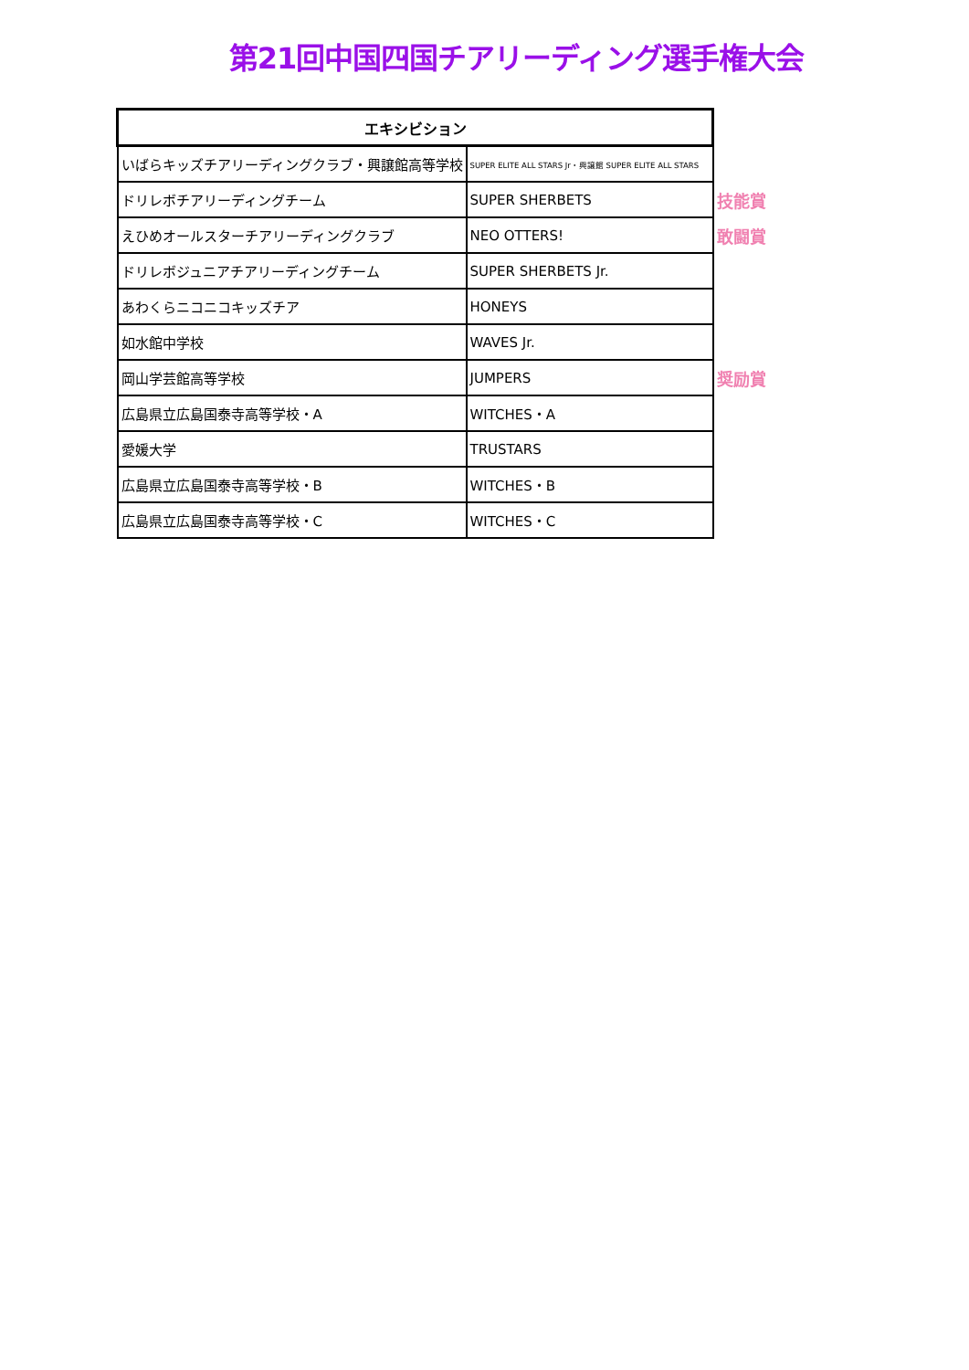第21回中国四国チアリーディング選手権大会
| エキシビション | | |
| いばらキッズチアリーディングクラブ・興譲館高等学校 | SUPER ELITE ALL STARS Jr・興譲館 SUPER ELITE ALL STARS | |
| ドリレボチアリーディングチーム | SUPER SHERBETS | 技能賞 |
| えひめオールスターチアリーディングクラブ | NEO OTTERS! | 敢闘賞 |
| ドリレボジュニアチアリーディングチーム | SUPER SHERBETS Jr. | |
| あわくらニコニコキッズチア | HONEYS | |
| 如水館中学校 | WAVES Jr. | |
| 岡山学芸館高等学校 | JUMPERS | 奨励賞 |
| 広島県立広島国泰寺高等学校・A | WITCHES・A | |
| 愛媛大学 | TRUSTARS | |
| 広島県立広島国泰寺高等学校・B | WITCHES・B | |
| 広島県立広島国泰寺高等学校・C | WITCHES・C | |